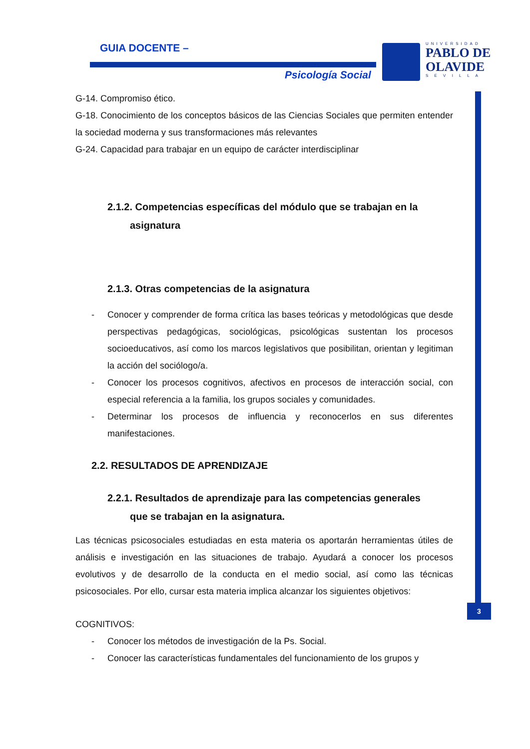GUIA DOCENTE –
Psicología Social
UNIVERSIDAD
PABLO DE
OLAVIDE
S E V I L L A
3
G-14. Compromiso ético.
G-18. Conocimiento de los conceptos básicos de las Ciencias Sociales que permiten entender la sociedad moderna y sus transformaciones más relevantes
G-24. Capacidad para trabajar en un equipo de carácter interdisciplinar
2.1.2. Competencias específicas del módulo que se trabajan en la
asignatura
2.1.3. Otras competencias de la asignatura
- Conocer y comprender de forma crítica las bases teóricas y metodológicas que desde perspectivas pedagógicas, sociológicas, psicológicas sustentan los procesos socioeducativos, así como los marcos legislativos que posibilitan, orientan y legitiman la acción del sociólogo/a.
- Conocer los procesos cognitivos, afectivos en procesos de interacción social, con especial referencia a la familia, los grupos sociales y comunidades.
- Determinar los procesos de influencia y reconocerlos en sus diferentes manifestaciones.
2.2. RESULTADOS DE APRENDIZAJE
2.2.1. Resultados de aprendizaje para las competencias generales
que se trabajan en la asignatura.
Las técnicas psicosociales estudiadas en esta materia os aportarán herramientas útiles de análisis e investigación en las situaciones de trabajo. Ayudará a conocer los procesos evolutivos y de desarrollo de la conducta en el medio social, así como las técnicas psicosociales. Por ello, cursar esta materia implica alcanzar los siguientes objetivos:
COGNITIVOS:
- Conocer los métodos de investigación de la Ps. Social.
- Conocer las características fundamentales del funcionamiento de los grupos y